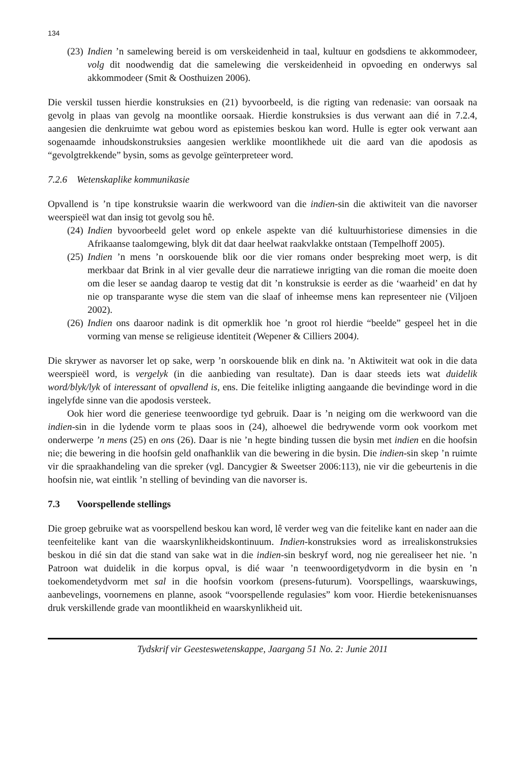134
(23)
Indien ’n samelewing bereid is om verskeidenheid in taal, kultuur en godsdiens te akkommodeer, volg dit noodwendig dat die samelewing die verskeidenheid in opvoeding en onderwys sal akkommodeer (Smit & Oosthuizen 2006).
Die verskil tussen hierdie konstruksies en (21) byvoorbeeld, is die rigting van redenasie: van oorsaak na gevolg in plaas van gevolg na moontlike oorsaak. Hierdie konstruksies is dus verwant aan dié in 7.2.4, aangesien die denkruimte wat gebou word as epistemies beskou kan word. Hulle is egter ook verwant aan sogenaamde inhoudskonstruksies aangesien werklike moontlikhede uit die aard van die apodosis as “gevolgtrekkende” bysin, soms as gevolge geïnterpreteer word.
7.2.6 Wetenskaplike kommunikasie
Opvallend is ’n tipe konstruksie waarin die werkwoord van die indien-sin die aktiwiteit van die navorser weerspieël wat dan insig tot gevolg sou hê.
(24)
Indien byvoorbeeld gelet word op enkele aspekte van dié kultuurhistoriese dimensies in die Afrikaanse taalomgewing, blyk dit dat daar heelwat raakvlakke ontstaan (Tempelhoff 2005).
(25)
Indien ’n mens ’n oorskouende blik oor die vier romans onder bespreking moet werp, is dit merkbaar dat Brink in al vier gevalle deur die narratiewe inrigting van die roman die moeite doen om die leser se aandag daarop te vestig dat dit ’n konstruksie is eerder as die ‘waarheid’ en dat hy nie op transparante wyse die stem van die slaaf of inheemse mens kan representeer nie (Viljoen 2002).
(26)
Indien ons daaroor nadink is dit opmerklik hoe ’n groot rol hierdie “beelde” gespeel het in die vorming van mense se religieuse identiteit (Wepener & Cilliers 2004).
Die skrywer as navorser let op sake, werp ’n oorskouende blik en dink na. ’n Aktiwiteit wat ook in die data weerspieël word, is vergelyk (in die aanbieding van resultate). Dan is daar steeds iets wat duidelik word/blyk/lyk of interessant of opvallend is, ens. Die feitelike inligting aangaande die bevindinge word in die ingelyfde sinne van die apodosis versteek.
Ook hier word die generiese teenwoordige tyd gebruik. Daar is ’n neiging om die werkwoord van die indien-sin in die lydende vorm te plaas soos in (24), alhoewel die bedrywende vorm ook voorkom met onderwerpe ’n mens (25) en ons (26). Daar is nie ’n hegte binding tussen die bysin met indien en die hoofsin nie; die bewering in die hoofsin geld onafhanklik van die bewering in die bysin. Die indien-sin skep ’n ruimte vir die spraakhandeling van die spreker (vgl. Dancygier & Sweetser 2006:113), nie vir die gebeurtenis in die hoofsin nie, wat eintlik ’n stelling of bevinding van die navorser is.
7.3 Voorspellende stellings
Die groep gebruike wat as voorspellend beskou kan word, lê verder weg van die feitelike kant en nader aan die teenfeitelike kant van die waarskynlikheidskontinuum. Indien-konstruksies word as irrealiskonstruksies beskou in dié sin dat die stand van sake wat in die indien-sin beskryf word, nog nie gerealiseer het nie. ’n Patroon wat duidelik in die korpus opval, is dié waar ’n teenwoordigetydvorm in die bysin en ’n toekomendetydvorm met sal in die hoofsin voorkom (presens-futurum). Voorspellings, waarskuwings, aanbevelings, voornemens en planne, asook “voorspellende regulasies” kom voor. Hierdie betekenisnuanses druk verskillende grade van moontlikheid en waarskynlikheid uit.
Tydskrif vir Geesteswetenskappe, Jaargang 51 No. 2: Junie 2011